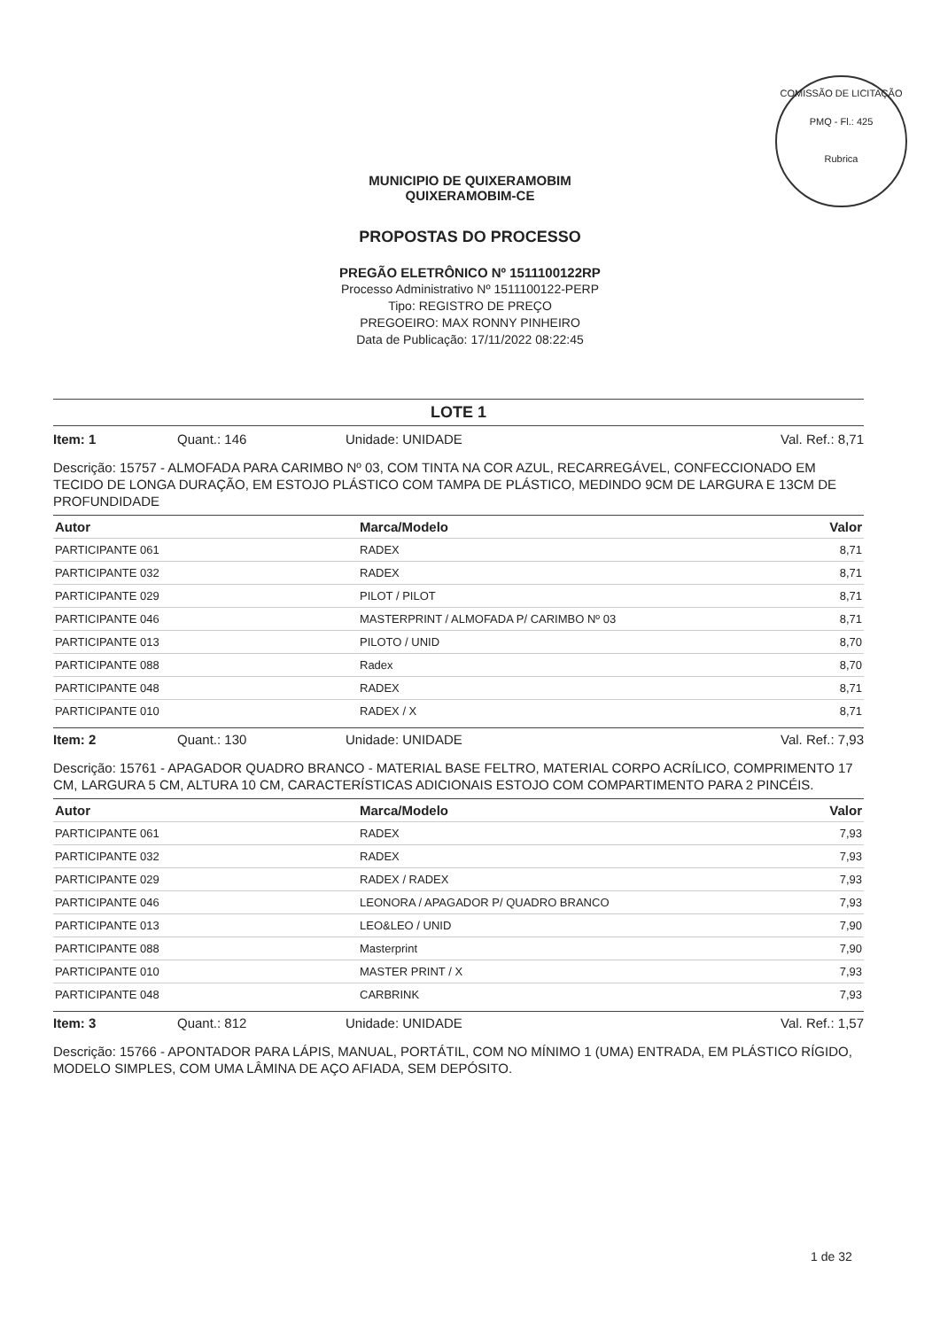COMISSÃO DE LICITAÇÃO
PMQ - Fl.: 425
Rubrica
MUNICIPIO DE QUIXERAMOBIM
QUIXERAMOBIM-CE
PROPOSTAS DO PROCESSO
PREGÃO ELETRÔNICO Nº 1511100122RP
Processo Administrativo Nº 1511100122-PERP
Tipo: REGISTRO DE PREÇO
PREGOEIRO: MAX RONNY PINHEIRO
Data de Publicação: 17/11/2022 08:22:45
LOTE 1
Item: 1 Quant.: 146 Unidade: UNIDADE Val. Ref.: 8,71
Descrição: 15757 - ALMOFADA PARA CARIMBO Nº 03, COM TINTA NA COR AZUL, RECARREGÁVEL, CONFECCIONADO EM TECIDO DE LONGA DURAÇÃO, EM ESTOJO PLÁSTICO COM TAMPA DE PLÁSTICO, MEDINDO 9CM DE LARGURA E 13CM DE PROFUNDIDADE
| Autor | Marca/Modelo | Valor |
| --- | --- | --- |
| PARTICIPANTE 061 | RADEX | 8,71 |
| PARTICIPANTE 032 | RADEX | 8,71 |
| PARTICIPANTE 029 | PILOT / PILOT | 8,71 |
| PARTICIPANTE 046 | MASTERPRINT / ALMOFADA P/ CARIMBO Nº 03 | 8,71 |
| PARTICIPANTE 013 | PILOTO / UNID | 8,70 |
| PARTICIPANTE 088 | Radex | 8,70 |
| PARTICIPANTE 048 | RADEX | 8,71 |
| PARTICIPANTE 010 | RADEX / X | 8,71 |
Item: 2 Quant.: 130 Unidade: UNIDADE Val. Ref.: 7,93
Descrição: 15761 - APAGADOR QUADRO BRANCO - MATERIAL BASE FELTRO, MATERIAL CORPO ACRÍLICO, COMPRIMENTO 17 CM, LARGURA 5 CM, ALTURA 10 CM, CARACTERÍSTICAS ADICIONAIS ESTOJO COM COMPARTIMENTO PARA 2 PINCÉIS.
| Autor | Marca/Modelo | Valor |
| --- | --- | --- |
| PARTICIPANTE 061 | RADEX | 7,93 |
| PARTICIPANTE 032 | RADEX | 7,93 |
| PARTICIPANTE 029 | RADEX / RADEX | 7,93 |
| PARTICIPANTE 046 | LEONORA / APAGADOR P/ QUADRO BRANCO | 7,93 |
| PARTICIPANTE 013 | LEO&LEO / UNID | 7,90 |
| PARTICIPANTE 088 | Masterprint | 7,90 |
| PARTICIPANTE 010 | MASTER PRINT / X | 7,93 |
| PARTICIPANTE 048 | CARBRINK | 7,93 |
Item: 3 Quant.: 812 Unidade: UNIDADE Val. Ref.: 1,57
Descrição: 15766 - APONTADOR PARA LÁPIS, MANUAL, PORTÁTIL, COM NO MÍNIMO 1 (UMA) ENTRADA, EM PLÁSTICO RÍGIDO, MODELO SIMPLES, COM UMA LÂMINA DE AÇO AFIADA, SEM DEPÓSITO.
1 de 32